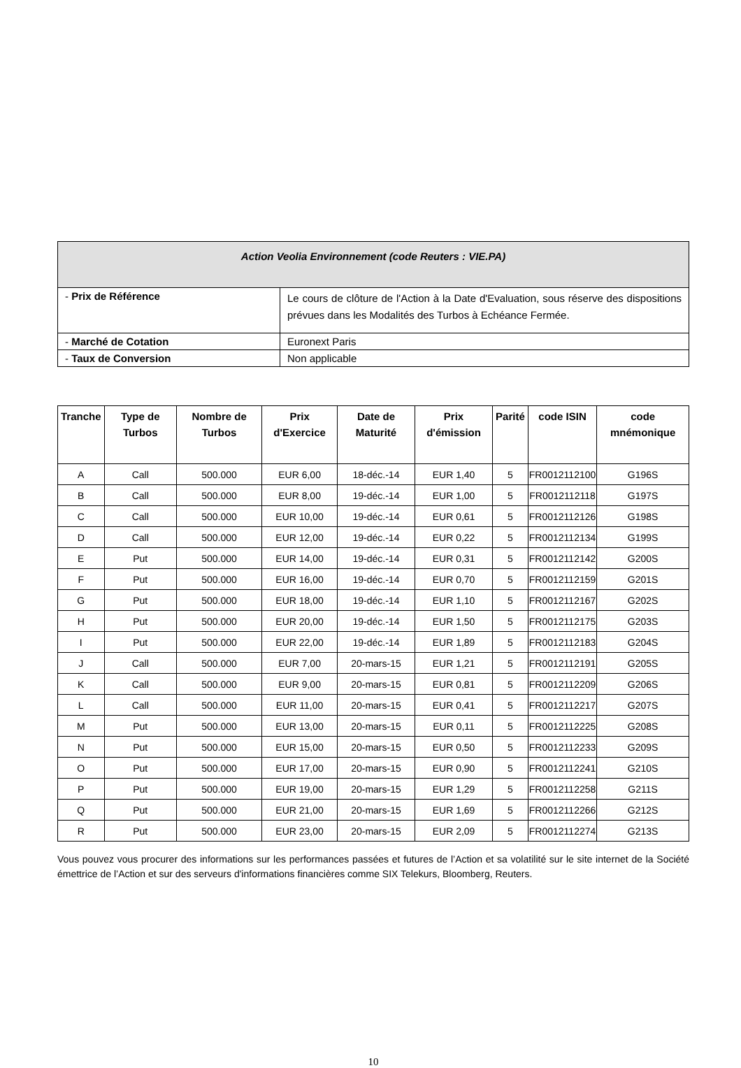| Action Veolia Environnement (code Reuters : VIE.PA) | |
| - Prix de Référence | Le cours de clôture de l'Action à la Date d'Evaluation, sous réserve des dispositions prévues dans les Modalités des Turbos à Echéance Fermée. |
| - Marché de Cotation | Euronext Paris |
| - Taux de Conversion | Non applicable |
| Tranche | Type de Turbos | Nombre de Turbos | Prix d'Exercice | Date de Maturité | Prix d'émission | Parité | code ISIN | code mnémonique |
| --- | --- | --- | --- | --- | --- | --- | --- | --- |
| A | Call | 500.000 | EUR 6,00 | 18-déc.-14 | EUR 1,40 | 5 | FR0012112100 | G196S |
| B | Call | 500.000 | EUR 8,00 | 19-déc.-14 | EUR 1,00 | 5 | FR0012112118 | G197S |
| C | Call | 500.000 | EUR 10,00 | 19-déc.-14 | EUR 0,61 | 5 | FR0012112126 | G198S |
| D | Call | 500.000 | EUR 12,00 | 19-déc.-14 | EUR 0,22 | 5 | FR0012112134 | G199S |
| E | Put | 500.000 | EUR 14,00 | 19-déc.-14 | EUR 0,31 | 5 | FR0012112142 | G200S |
| F | Put | 500.000 | EUR 16,00 | 19-déc.-14 | EUR 0,70 | 5 | FR0012112159 | G201S |
| G | Put | 500.000 | EUR 18,00 | 19-déc.-14 | EUR 1,10 | 5 | FR0012112167 | G202S |
| H | Put | 500.000 | EUR 20,00 | 19-déc.-14 | EUR 1,50 | 5 | FR0012112175 | G203S |
| I | Put | 500.000 | EUR 22,00 | 19-déc.-14 | EUR 1,89 | 5 | FR0012112183 | G204S |
| J | Call | 500.000 | EUR 7,00 | 20-mars-15 | EUR 1,21 | 5 | FR0012112191 | G205S |
| K | Call | 500.000 | EUR 9,00 | 20-mars-15 | EUR 0,81 | 5 | FR0012112209 | G206S |
| L | Call | 500.000 | EUR 11,00 | 20-mars-15 | EUR 0,41 | 5 | FR0012112217 | G207S |
| M | Put | 500.000 | EUR 13,00 | 20-mars-15 | EUR 0,11 | 5 | FR0012112225 | G208S |
| N | Put | 500.000 | EUR 15,00 | 20-mars-15 | EUR 0,50 | 5 | FR0012112233 | G209S |
| O | Put | 500.000 | EUR 17,00 | 20-mars-15 | EUR 0,90 | 5 | FR0012112241 | G210S |
| P | Put | 500.000 | EUR 19,00 | 20-mars-15 | EUR 1,29 | 5 | FR0012112258 | G211S |
| Q | Put | 500.000 | EUR 21,00 | 20-mars-15 | EUR 1,69 | 5 | FR0012112266 | G212S |
| R | Put | 500.000 | EUR 23,00 | 20-mars-15 | EUR 2,09 | 5 | FR0012112274 | G213S |
Vous pouvez vous procurer des informations sur les performances passées et futures de l’Action et sa volatilité sur le site internet de la Société émettrice de l’Action et sur des serveurs d'informations financières comme SIX Telekurs, Bloomberg, Reuters.
10